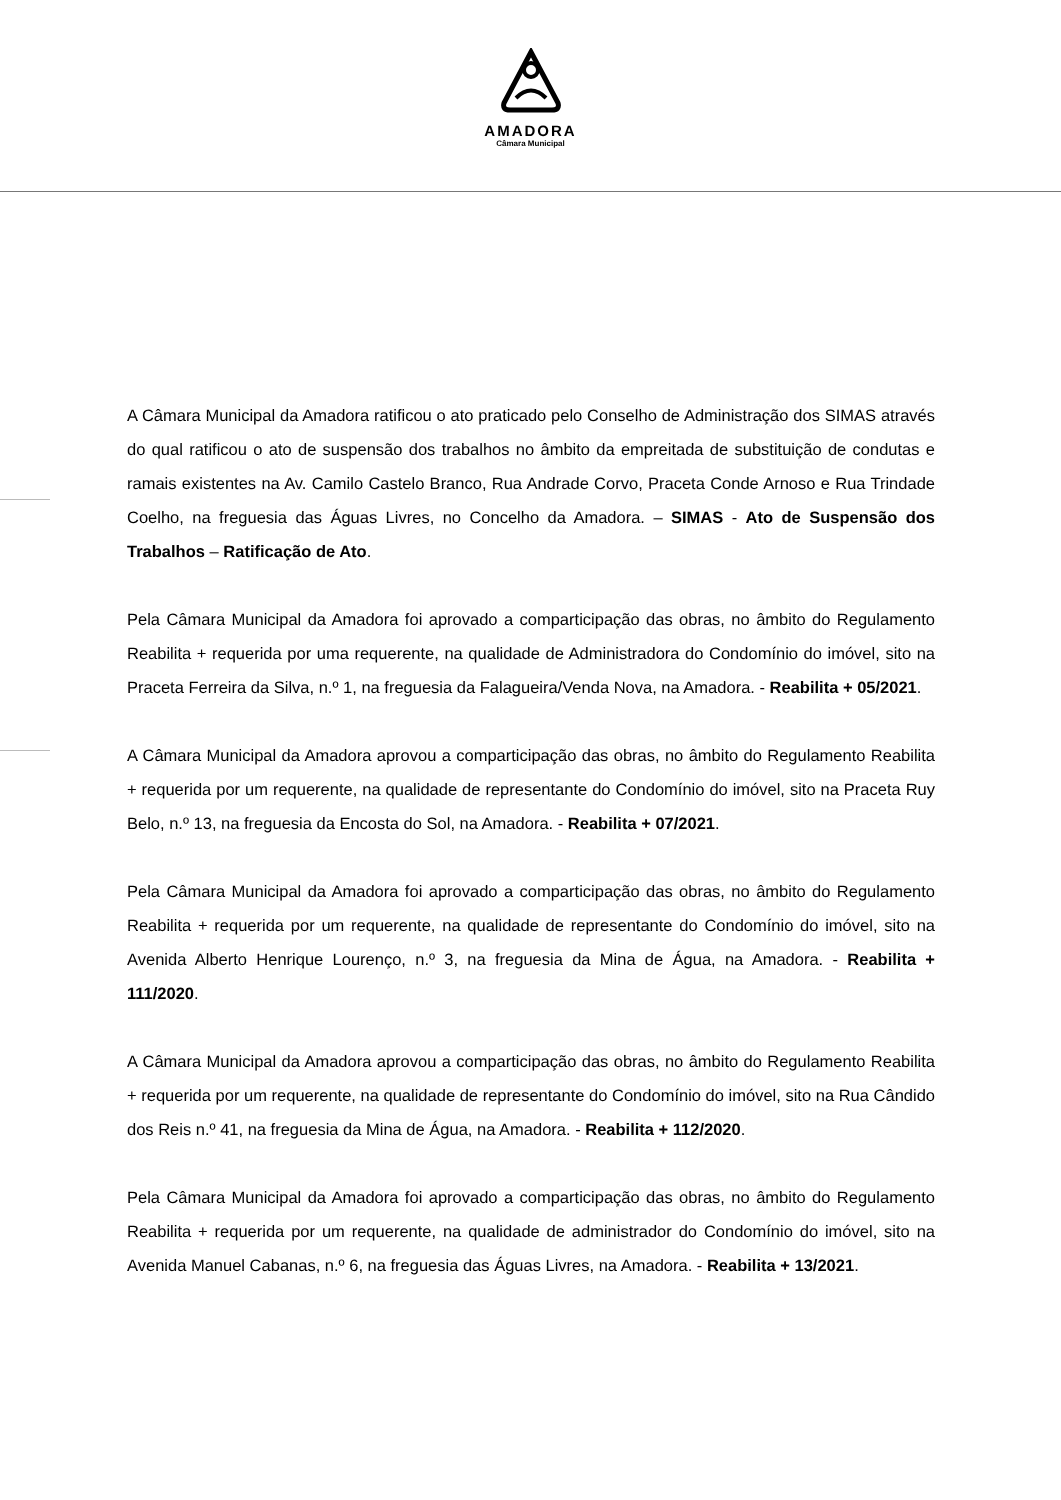AMADORA
Câmara Municipal
A Câmara Municipal da Amadora ratificou o ato praticado pelo Conselho de Administração dos SIMAS através do qual ratificou o ato de suspensão dos trabalhos no âmbito da empreitada de substituição de condutas e ramais existentes na Av. Camilo Castelo Branco, Rua Andrade Corvo, Praceta Conde Arnoso e Rua Trindade Coelho, na freguesia das Águas Livres, no Concelho da Amadora. – SIMAS - Ato de Suspensão dos Trabalhos – Ratificação de Ato.
Pela Câmara Municipal da Amadora foi aprovado a comparticipação das obras, no âmbito do Regulamento Reabilita + requerida por uma requerente, na qualidade de Administradora do Condomínio do imóvel, sito na Praceta Ferreira da Silva, n.º 1, na freguesia da Falagueira/Venda Nova, na Amadora. - Reabilita + 05/2021.
A Câmara Municipal da Amadora aprovou a comparticipação das obras, no âmbito do Regulamento Reabilita + requerida por um requerente, na qualidade de representante do Condomínio do imóvel, sito na Praceta Ruy Belo, n.º 13, na freguesia da Encosta do Sol, na Amadora. - Reabilita + 07/2021.
Pela Câmara Municipal da Amadora foi aprovado a comparticipação das obras, no âmbito do Regulamento Reabilita + requerida por um requerente, na qualidade de representante do Condomínio do imóvel, sito na Avenida Alberto Henrique Lourenço, n.º 3, na freguesia da Mina de Água, na Amadora. - Reabilita + 111/2020.
A Câmara Municipal da Amadora aprovou a comparticipação das obras, no âmbito do Regulamento Reabilita + requerida por um requerente, na qualidade de representante do Condomínio do imóvel, sito na Rua Cândido dos Reis n.º 41, na freguesia da Mina de Água, na Amadora. - Reabilita + 112/2020.
Pela Câmara Municipal da Amadora foi aprovado a comparticipação das obras, no âmbito do Regulamento Reabilita + requerida por um requerente, na qualidade de administrador do Condomínio do imóvel, sito na Avenida Manuel Cabanas, n.º 6, na freguesia das Águas Livres, na Amadora. - Reabilita + 13/2021.